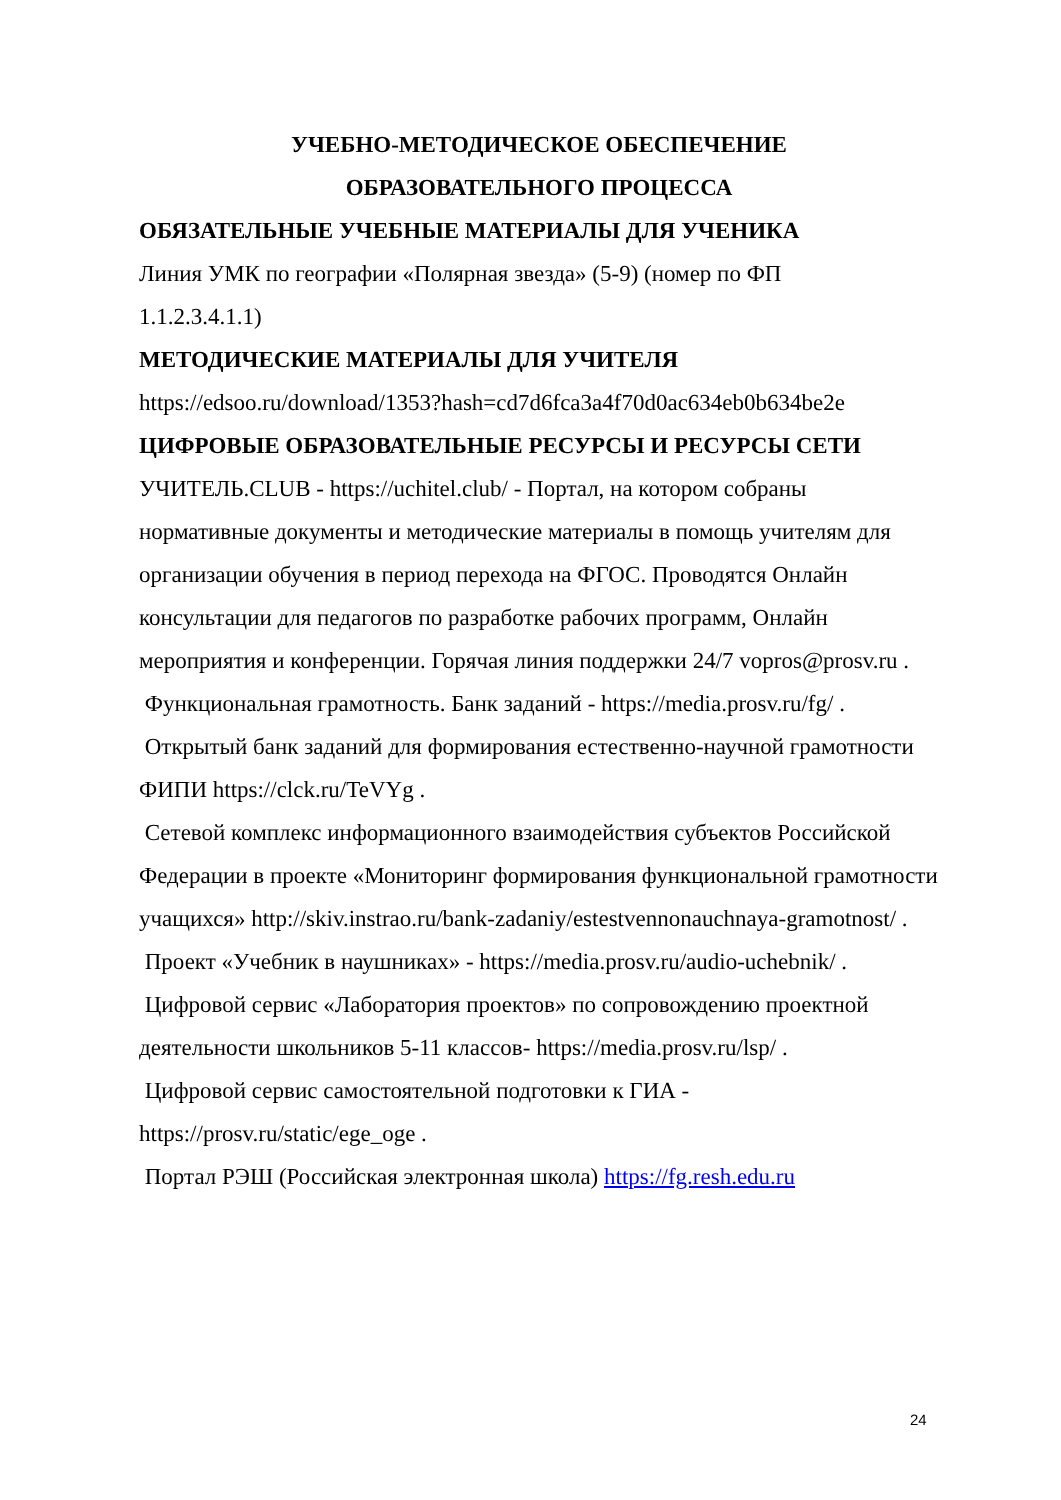УЧЕБНО-МЕТОДИЧЕСКОЕ ОБЕСПЕЧЕНИЕ
ОБРАЗОВАТЕЛЬНОГО ПРОЦЕССА
ОБЯЗАТЕЛЬНЫЕ УЧЕБНЫЕ МАТЕРИАЛЫ ДЛЯ УЧЕНИКА
Линия УМК по географии «Полярная звезда» (5-9) (номер по ФП
1.1.2.3.4.1.1)
МЕТОДИЧЕСКИЕ МАТЕРИАЛЫ ДЛЯ УЧИТЕЛЯ
https://edsoo.ru/download/1353?hash=cd7d6fca3a4f70d0ac634eb0b634be2e
ЦИФРОВЫЕ ОБРАЗОВАТЕЛЬНЫЕ РЕСУРСЫ И РЕСУРСЫ СЕТИ
УЧИТЕЛЬ.CLUB - https://uchitel.club/ - Портал, на котором собраны нормативные документы и методические материалы в помощь учителям для организации обучения в период перехода на ФГОС. Проводятся Онлайн консультации для педагогов по разработке рабочих программ, Онлайн мероприятия и конференции. Горячая линия поддержки 24/7 vopros@prosv.ru .
Функциональная грамотность. Банк заданий - https://media.prosv.ru/fg/ .
Открытый банк заданий для формирования естественно-научной грамотности ФИПИ https://clck.ru/TeVYg .
Сетевой комплекс информационного взаимодействия субъектов Российской Федерации в проекте «Мониторинг формирования функциональной грамотности учащихся» http://skiv.instrao.ru/bank-zadaniy/estestvennonauchnaya-gramotnost/ .
Проект «Учебник в наушниках» - https://media.prosv.ru/audio-uchebnik/ .
Цифровой сервис «Лаборатория проектов» по сопровождению проектной деятельности школьников 5-11 классов- https://media.prosv.ru/lsp/ .
Цифровой сервис самостоятельной подготовки к ГИА -
https://prosv.ru/static/ege_oge .
Портал РЭШ (Российская электронная школа) https://fg.resh.edu.ru
24